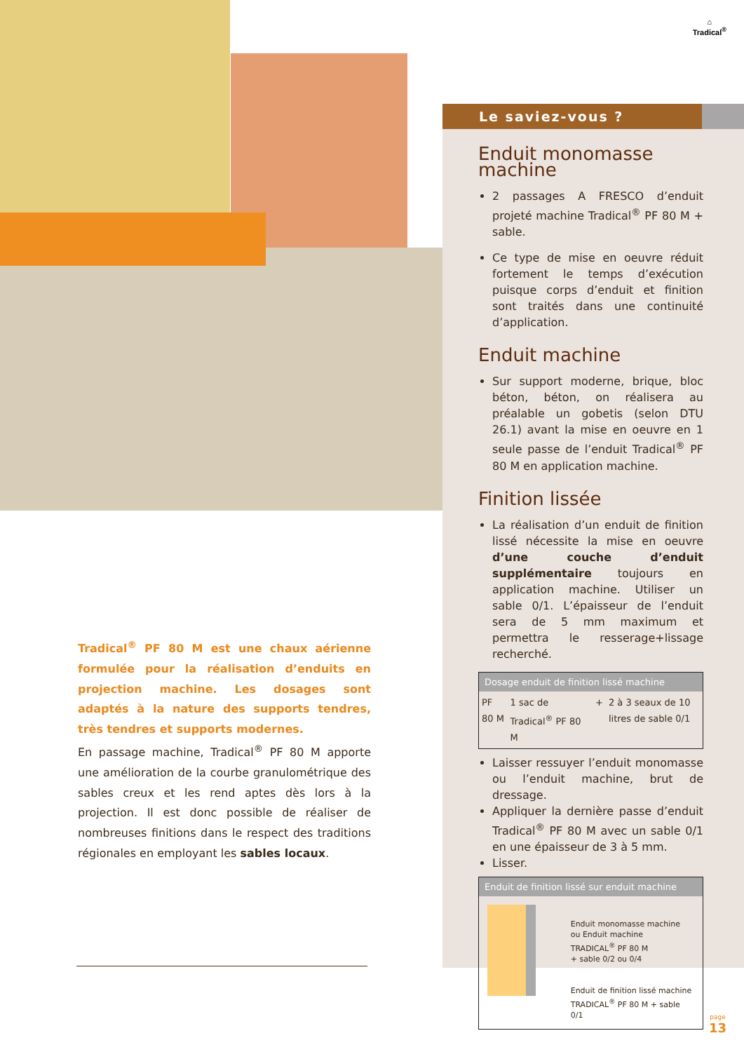⌂
Tradical<sup>®</sup>
Tradical<sup>®</sup> PF 80 M est une chaux aérienne formulée pour la réalisation d’enduits en projection machine. Les dosages sont adaptés à la nature des supports tendres, très tendres et supports modernes.
En passage machine, Tradical<sup>®</sup> PF 80 M apporte une amélioration de la courbe granulométrique des sables creux et les rend aptes dès lors à la projection. Il est donc possible de réaliser de nombreuses finitions dans le respect des traditions régionales en employant les sables locaux.
Le saviez-vous ?
Enduit monomasse machine
2 passages A FRESCO d’enduit projeté machine Tradical<sup>®</sup> PF 80 M + sable.
Ce type de mise en oeuvre réduit fortement le temps d’exécution puisque corps d’enduit et finition sont traités dans une continuité d’application.
Enduit machine
Sur support moderne, brique, bloc béton, béton, on réalisera au préalable un gobetis (selon DTU 26.1) avant la mise en oeuvre en 1 seule passe de l’enduit Tradical<sup>®</sup> PF 80 M en application machine.
Finition lissée
La réalisation d’un enduit de finition lissé nécessite la mise en oeuvre d’une couche d’enduit supplémentaire toujours en application machine. Utiliser un sable 0/1. L’épaisseur de l’enduit sera de 5 mm maximum et permettra le resserage+lissage recherché.
Dosage enduit de finition lissé machine
| PF 80 M | 1 sac de Tradical<sup>®</sup> PF 80 M | + | 2 à 3 seaux de 10 litres de sable 0/1 |
Laisser ressuyer l’enduit monomasse ou l’enduit machine, brut de dressage.
Appliquer la dernière passe d’enduit Tradical<sup>®</sup> PF 80 M avec un sable 0/1 en une épaisseur de 3 à 5 mm.
Lisser.
Enduit de finition lissé sur enduit machine
Enduit monomasse machine
ou Enduit machine
TRADICAL<sup>®</sup> PF 80 M
+ sable 0/2 ou 0/4
Enduit de finition lissé machine
TRADICAL<sup>®</sup> PF 80 M + sable 0/1
page
13